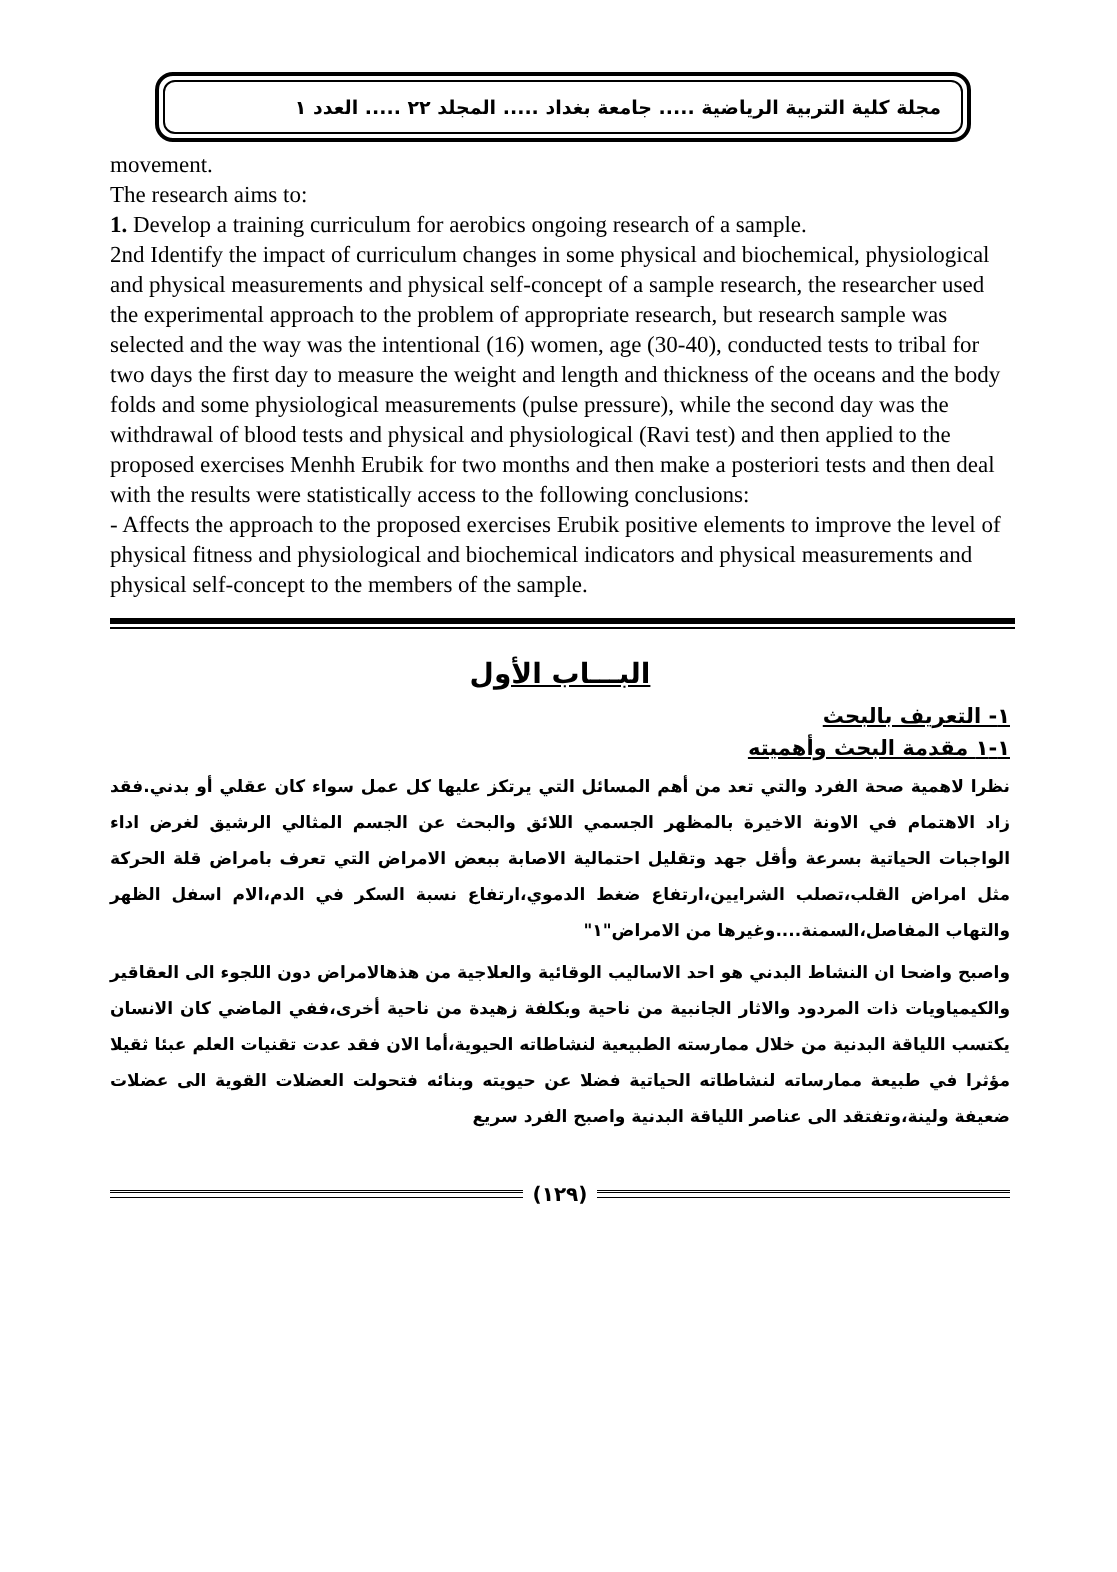مجلة كلية التربية الرياضية ..... جامعة بغداد ..... المجلد ٢٢ ..... العدد ١
movement.
The research aims to:
1. Develop a training curriculum for aerobics ongoing research of a sample.
2nd Identify the impact of curriculum changes in some physical and biochemical, physiological and physical measurements and physical self-concept of a sample research, the researcher used the experimental approach to the problem of appropriate research, but research sample was selected and the way was the intentional (16) women, age (30-40), conducted tests to tribal for two days the first day to measure the weight and length and thickness of the oceans and the body folds and some physiological measurements (pulse pressure), while the second day was the withdrawal of blood tests and physical and physiological (Ravi test) and then applied to the proposed exercises Menhh Erubik for two months and then make a posteriori tests and then deal with the results were statistically access to the following conclusions:
- Affects the approach to the proposed exercises Erubik positive elements to improve the level of physical fitness and physiological and biochemical indicators and physical measurements and physical self-concept to the members of the sample.
البـــاب الأول
١- التعريف بالبحث
١-١ مقدمة البحث وأهميته
نظرا لاهمية صحة الفرد والتي تعد من أهم المسائل التي يرتكز عليها كل عمل سواء كان عقلي أو بدني.فقد زاد الاهتمام في الاونة الاخيرة بالمظهر الجسمي اللائق والبحث عن الجسم المثالي الرشيق لغرض اداء الواجبات الحياتية بسرعة وأقل جهد وتقليل احتمالية الاصابة ببعض الامراض التي تعرف بامراض قلة الحركة مثل امراض القلب،تصلب الشرايين،ارتفاع ضغط الدموي،ارتفاع نسبة السكر في الدم،الام اسفل الظهر والتهاب المفاصل،السمنة....وغيرها من الامراض"١"
واصبح واضحا ان النشاط البدني هو احد الاساليب الوقائية والعلاجية من هذهالامراض دون اللجوء الى العقاقير والكيمياويات ذات المردود والاثار الجانبية من ناحية وبكلفة زهيدة من ناحية أخرى،ففي الماضي كان الانسان يكتسب اللياقة البدنية من خلال ممارسته الطبيعية لنشاطاته الحيوية،أما الان فقد عدت تقنيات العلم عبئا ثقيلا مؤثرا في طبيعة ممارساته لنشاطاته الحياتية فضلا عن حيويته وبنائه فتحولت العضلات القوية الى عضلات ضعيفة ولينة،وتفتقد الى عناصر اللياقة البدنية واصبح الفرد سريع
(١٢٩)